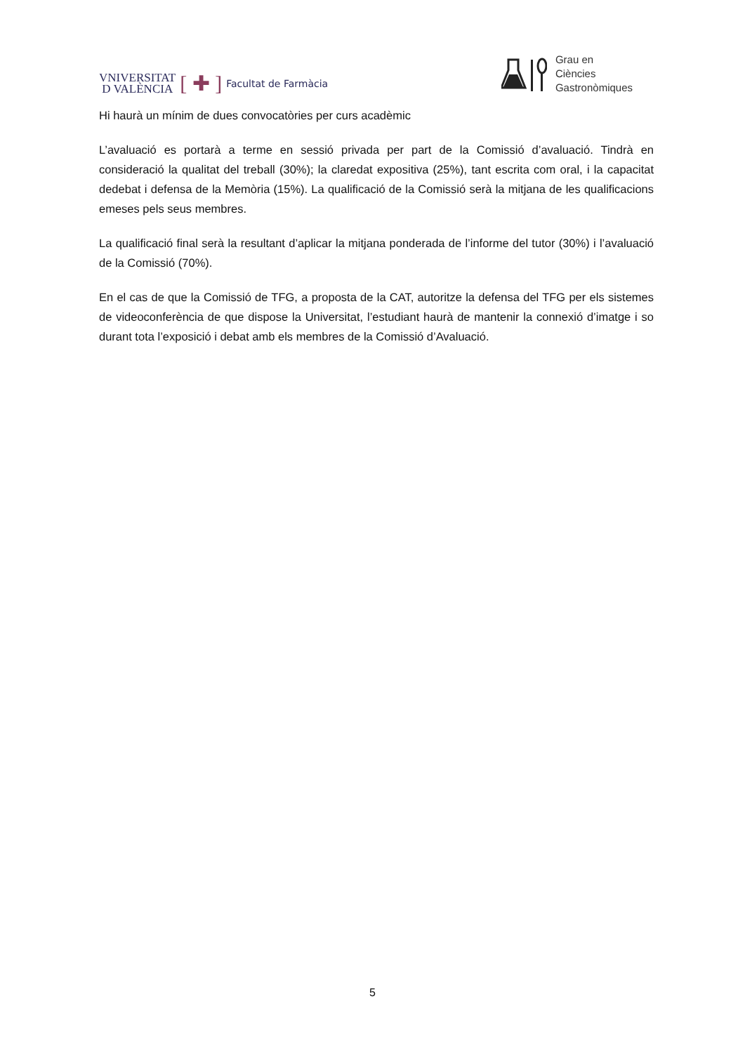VNIVERSITAT
D VALÈNCIA
[ ✚ ] Facultat de Farmàcia
Grau en
Ciències
Gastronòmiques
Hi haurà un mínim de dues convocatòries per curs acadèmic
L’avaluació es portarà a terme en sessió privada per part de la Comissió d’avaluació. Tindrà en consideració la qualitat del treball (30%); la claredat expositiva (25%), tant escrita com oral, i la capacitat dedebat i defensa de la Memòria (15%). La qualificació de la Comissió serà la mitjana de les qualificacions emeses pels seus membres.
La qualificació final serà la resultant d’aplicar la mitjana ponderada de l’informe del tutor (30%) i l’avaluació de la Comissió (70%).
En el cas de que la Comissió de TFG, a proposta de la CAT, autoritze la defensa del TFG per els sistemes de videoconferència de que dispose la Universitat, l’estudiant haurà de mantenir la connexió d’imatge i so durant tota l’exposició i debat amb els membres de la Comissió d’Avaluació.
5